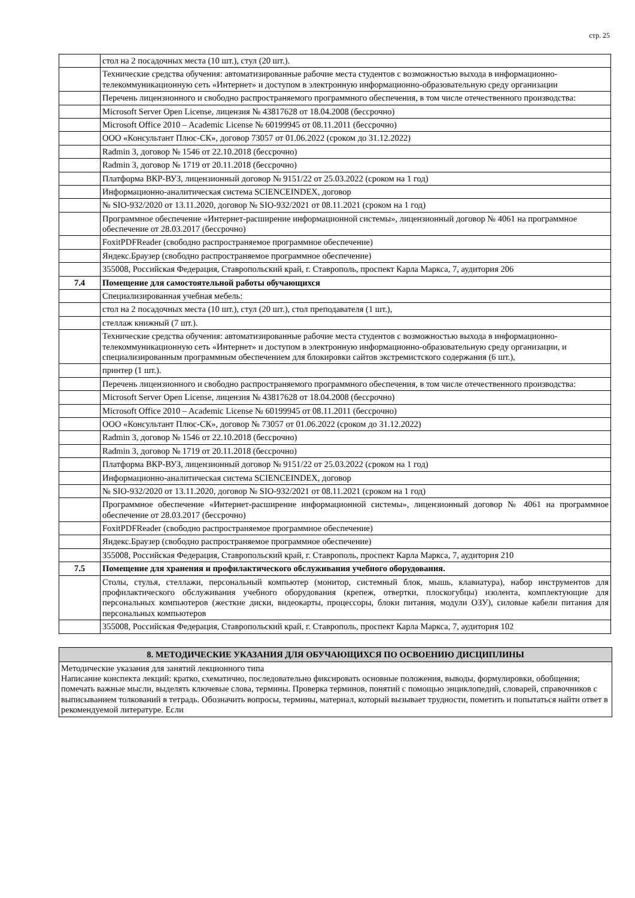стр. 25
| | стол на 2 посадочных места (10 шт.), стул (20 шт.). |
| | Технические средства обучения: автоматизированные рабочие места студентов с возможностью выхода в информационно-телекоммуникационную сеть «Интернет» и доступом в электронную информационно-образовательную среду организации |
| | Перечень лицензионного и свободно распространяемого программного обеспечения, в том числе отечественного производства: |
| | Microsoft Server Open License, лицензия № 43817628 от 18.04.2008 (бессрочно) |
| | Microsoft Office 2010 – Academic License № 60199945 от 08.11.2011 (бессрочно) |
| | ООО «Консультант Плюс-СК», договор 73057 от 01.06.2022 (сроком до 31.12.2022) |
| | Radmin 3, договор № 1546 от 22.10.2018 (бессрочно) |
| | Radmin 3, договор № 1719 от 20.11.2018 (бессрочно) |
| | Платформа ВКР-ВУЗ, лицензионный договор № 9151/22 от 25.03.2022 (сроком на 1 год) |
| | Информационно-аналитическая система SCIENCEINDEX, договор |
| | № SIO-932/2020 от 13.11.2020, договор № SIO-932/2021 от 08.11.2021 (сроком на 1 год) |
| | Программное обеспечение «Интернет-расширение информационной системы», лицензионный договор № 4061 на программное обеспечение от 28.03.2017 (бессрочно) |
| | FoxitPDFReader (свободно распространяемое программное обеспечение) |
| | Яндекс.Браузер (свободно распространяемое программное обеспечение) |
| | 355008, Российская Федерация, Ставропольский край, г. Ставрополь, проспект Карла Маркса, 7, аудитория 206 |
| 7.4 | Помещение для самостоятельной работы обучающихся |
| | Специализированная учебная мебель: |
| | стол на 2 посадочных места (10 шт.), стул (20 шт.), стол преподавателя (1 шт.), |
| | стеллаж книжный (7 шт.). |
| | Технические средства обучения: автоматизированные рабочие места студентов с возможностью выхода в информационно-телекоммуникационную сеть «Интернет» и доступом в электронную информационно-образовательную среду организации, и специализированным программным обеспечением для блокировки сайтов экстремистского содержания (6 шт.), |
| | принтер (1 шт.). |
| | Перечень лицензионного и свободно распространяемого программного обеспечения, в том числе отечественного производства: |
| | Microsoft Server Open License, лицензия № 43817628 от 18.04.2008 (бессрочно) |
| | Microsoft Office 2010 – Academic License № 60199945 от 08.11.2011 (бессрочно) |
| | ООО «Консультант Плюс-СК», договор № 73057 от 01.06.2022 (сроком до 31.12.2022) |
| | Radmin 3, договор № 1546 от 22.10.2018 (бессрочно) |
| | Radmin 3, договор № 1719 от 20.11.2018 (бессрочно) |
| | Платформа ВКР-ВУЗ, лицензионный договор № 9151/22 от 25.03.2022 (сроком на 1 год) |
| | Информационно-аналитическая система SCIENCEINDEX, договор |
| | № SIO-932/2020 от 13.11.2020, договор № SIO-932/2021 от 08.11.2021 (сроком на 1 год) |
| | Программное обеспечение «Интернет-расширение информационной системы», лицензионный договор № 4061 на программное обеспечение от 28.03.2017 (бессрочно) |
| | FoxitPDFReader (свободно распространяемое программное обеспечение) |
| | Яндекс.Браузер (свободно распространяемое программное обеспечение) |
| | 355008, Российская Федерация, Ставропольский край, г. Ставрополь, проспект Карла Маркса, 7, аудитория 210 |
| 7.5 | Помещение для хранения и профилактического обслуживания учебного оборудования. |
| | Столы, стулья, стеллажи, персональный компьютер (монитор, системный блок, мышь, клавиатура), набор инструментов для профилактического обслуживания учебного оборудования (крепеж, отвертки, плоскогубцы) изолента, комплектующие для персональных компьютеров (жесткие диски, видеокарты, процессоры, блоки питания, модули ОЗУ), силовые кабели питания для персональных компьютеров |
| | 355008, Российская Федерация, Ставропольский край, г. Ставрополь, проспект Карла Маркса, 7, аудитория 102 |
8. МЕТОДИЧЕСКИЕ УКАЗАНИЯ ДЛЯ ОБУЧАЮЩИХСЯ ПО ОСВОЕНИЮ ДИСЦИПЛИНЫ
Методические указания для занятий лекционного типа
Написание конспекта лекций: кратко, схематично, последовательно фиксировать основные положения, выводы, формулировки, обобщения; помечать важные мысли, выделять ключевые слова, термины. Проверка терминов, понятий с помощью энциклопедий, словарей, справочников с выписыванием толкований в тетрадь. Обозначить вопросы, термины, материал, который вызывает трудности, пометить и попытаться найти ответ в рекомендуемой литературе. Если